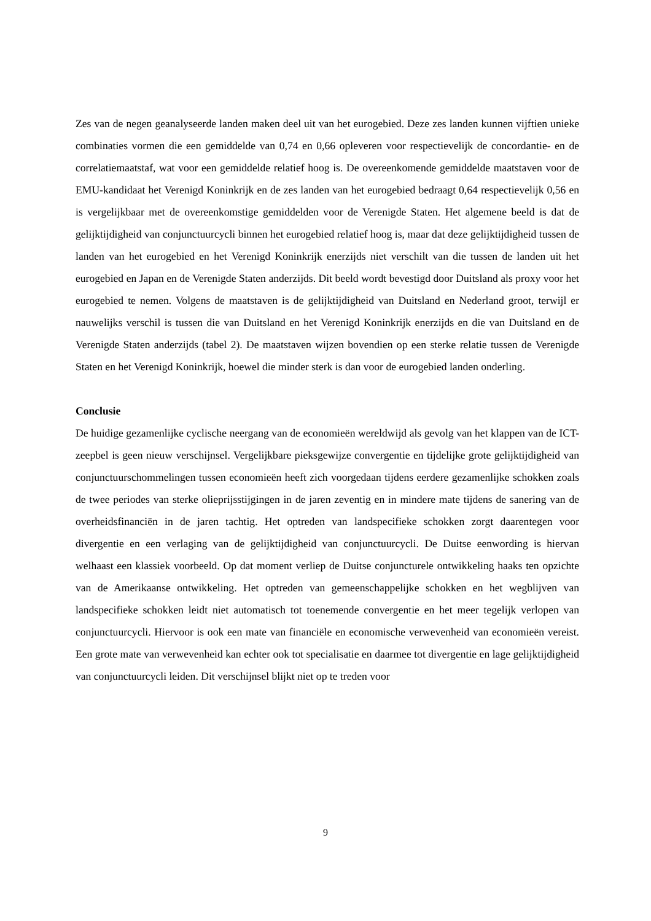Zes van de negen geanalyseerde landen maken deel uit van het eurogebied. Deze zes landen kunnen vijftien unieke combinaties vormen die een gemiddelde van 0,74 en 0,66 opleveren voor respectievelijk de concordantie- en de correlatiemaatstaf, wat voor een gemiddelde relatief hoog is. De overeenkomende gemiddelde maatstaven voor de EMU-kandidaat het Verenigd Koninkrijk en de zes landen van het eurogebied bedraagt 0,64 respectievelijk 0,56 en is vergelijkbaar met de overeenkomstige gemiddelden voor de Verenigde Staten. Het algemene beeld is dat de gelijktijdigheid van conjunctuurcycli binnen het eurogebied relatief hoog is, maar dat deze gelijktijdigheid tussen de landen van het eurogebied en het Verenigd Koninkrijk enerzijds niet verschilt van die tussen de landen uit het eurogebied en Japan en de Verenigde Staten anderzijds. Dit beeld wordt bevestigd door Duitsland als proxy voor het eurogebied te nemen. Volgens de maatstaven is de gelijktijdigheid van Duitsland en Nederland groot, terwijl er nauwelijks verschil is tussen die van Duitsland en het Verenigd Koninkrijk enerzijds en die van Duitsland en de Verenigde Staten anderzijds (tabel 2). De maatstaven wijzen bovendien op een sterke relatie tussen de Verenigde Staten en het Verenigd Koninkrijk, hoewel die minder sterk is dan voor de eurogebied landen onderling.
Conclusie
De huidige gezamenlijke cyclische neergang van de economieën wereldwijd als gevolg van het klappen van de ICT-zeepbel is geen nieuw verschijnsel. Vergelijkbare pieksgewijze convergentie en tijdelijke grote gelijktijdigheid van conjunctuurschommelingen tussen economieën heeft zich voorgedaan tijdens eerdere gezamenlijke schokken zoals de twee periodes van sterke olieprijsstijgingen in de jaren zeventig en in mindere mate tijdens de sanering van de overheidsfinanciën in de jaren tachtig. Het optreden van landspecifieke schokken zorgt daarentegen voor divergentie en een verlaging van de gelijktijdigheid van conjunctuurcycli. De Duitse eenwording is hiervan welhaast een klassiek voorbeeld. Op dat moment verliep de Duitse conjuncturele ontwikkeling haaks ten opzichte van de Amerikaanse ontwikkeling. Het optreden van gemeenschappelijke schokken en het wegblijven van landspecifieke schokken leidt niet automatisch tot toenemende convergentie en het meer tegelijk verlopen van conjunctuurcycli. Hiervoor is ook een mate van financiële en economische verwevenheid van economieën vereist. Een grote mate van verwevenheid kan echter ook tot specialisatie en daarmee tot divergentie en lage gelijktijdigheid van conjunctuurcycli leiden. Dit verschijnsel blijkt niet op te treden voor
9